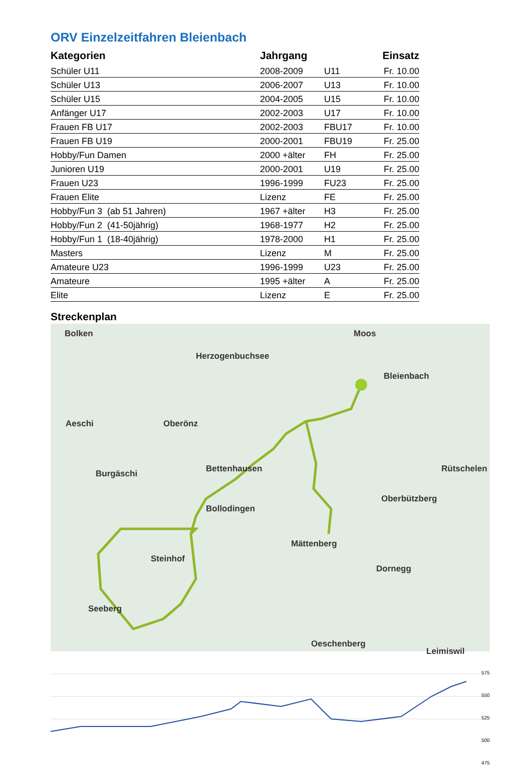ORV Einzelzeitfahren Bleienbach
| Kategorien | Jahrgang | | Einsatz |
| --- | --- | --- | --- |
| Schüler U11 | 2008-2009 | U11 | Fr. 10.00 |
| Schüler U13 | 2006-2007 | U13 | Fr. 10.00 |
| Schüler U15 | 2004-2005 | U15 | Fr. 10.00 |
| Anfänger U17 | 2002-2003 | U17 | Fr. 10.00 |
| Frauen FB U17 | 2002-2003 | FBU17 | Fr. 10.00 |
| Frauen FB U19 | 2000-2001 | FBU19 | Fr. 25.00 |
| Hobby/Fun Damen | 2000 +älter | FH | Fr. 25.00 |
| Junioren U19 | 2000-2001 | U19 | Fr. 25.00 |
| Frauen U23 | 1996-1999 | FU23 | Fr. 25.00 |
| Frauen Elite | Lizenz | FE | Fr. 25.00 |
| Hobby/Fun 3 (ab 51 Jahren) | 1967 +älter | H3 | Fr. 25.00 |
| Hobby/Fun 2 (41-50jährig) | 1968-1977 | H2 | Fr. 25.00 |
| Hobby/Fun 1 (18-40jährig) | 1978-2000 | H1 | Fr. 25.00 |
| Masters | Lizenz | M | Fr. 25.00 |
| Amateure U23 | 1996-1999 | U23 | Fr. 25.00 |
| Amateure | 1995 +älter | A | Fr. 25.00 |
| Elite | Lizenz | E | Fr. 25.00 |
Streckenplan
Bolken
Herzogenbuchsee
Bleienbach
Moos
Aeschi Oberönz
Burgäschi Bettenhausen Rütschelen
Oberbützberg
Bollodingen
Mättenberg
Dornegg
Steinhof
Seeberg
Oeschenberg
Leimiswil
575
550
525
500
475